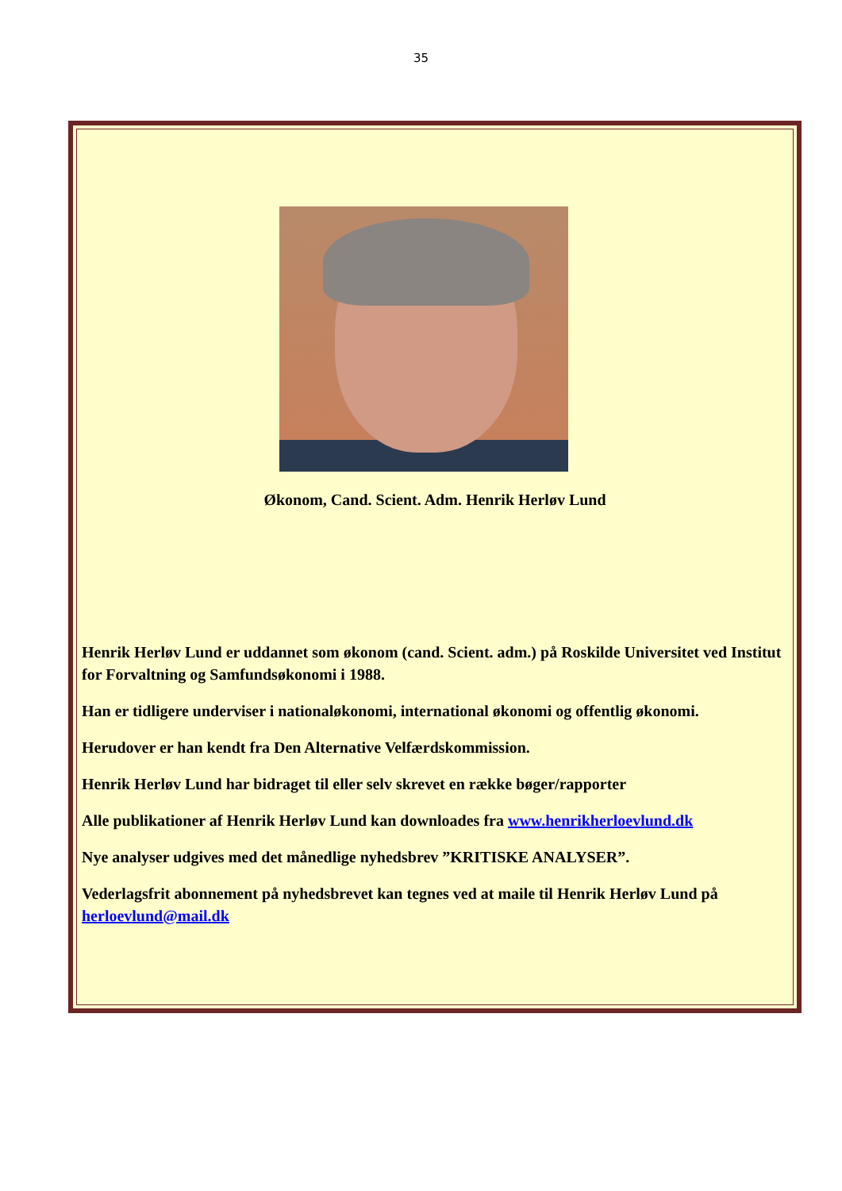35
Økonom, Cand. Scient. Adm. Henrik Herløv Lund
Henrik Herløv Lund er uddannet som økonom (cand. Scient. adm.) på Roskilde Universitet ved Institut for Forvaltning og Samfundsøkonomi i 1988.
Han er tidligere underviser i nationaløkonomi, international økonomi og offentlig økonomi.
Herudover er han kendt fra Den Alternative Velfærdskommission.
Henrik Herløv Lund har bidraget til eller selv skrevet en række bøger/rapporter
Alle publikationer af Henrik Herløv Lund kan downloades fra www.henrikherloevlund.dk
Nye analyser udgives med det månedlige nyhedsbrev ”KRITISKE ANALYSER”.
Vederlagsfrit abonnement på nyhedsbrevet kan tegnes ved at maile til Henrik Herløv Lund på herloevlund@mail.dk